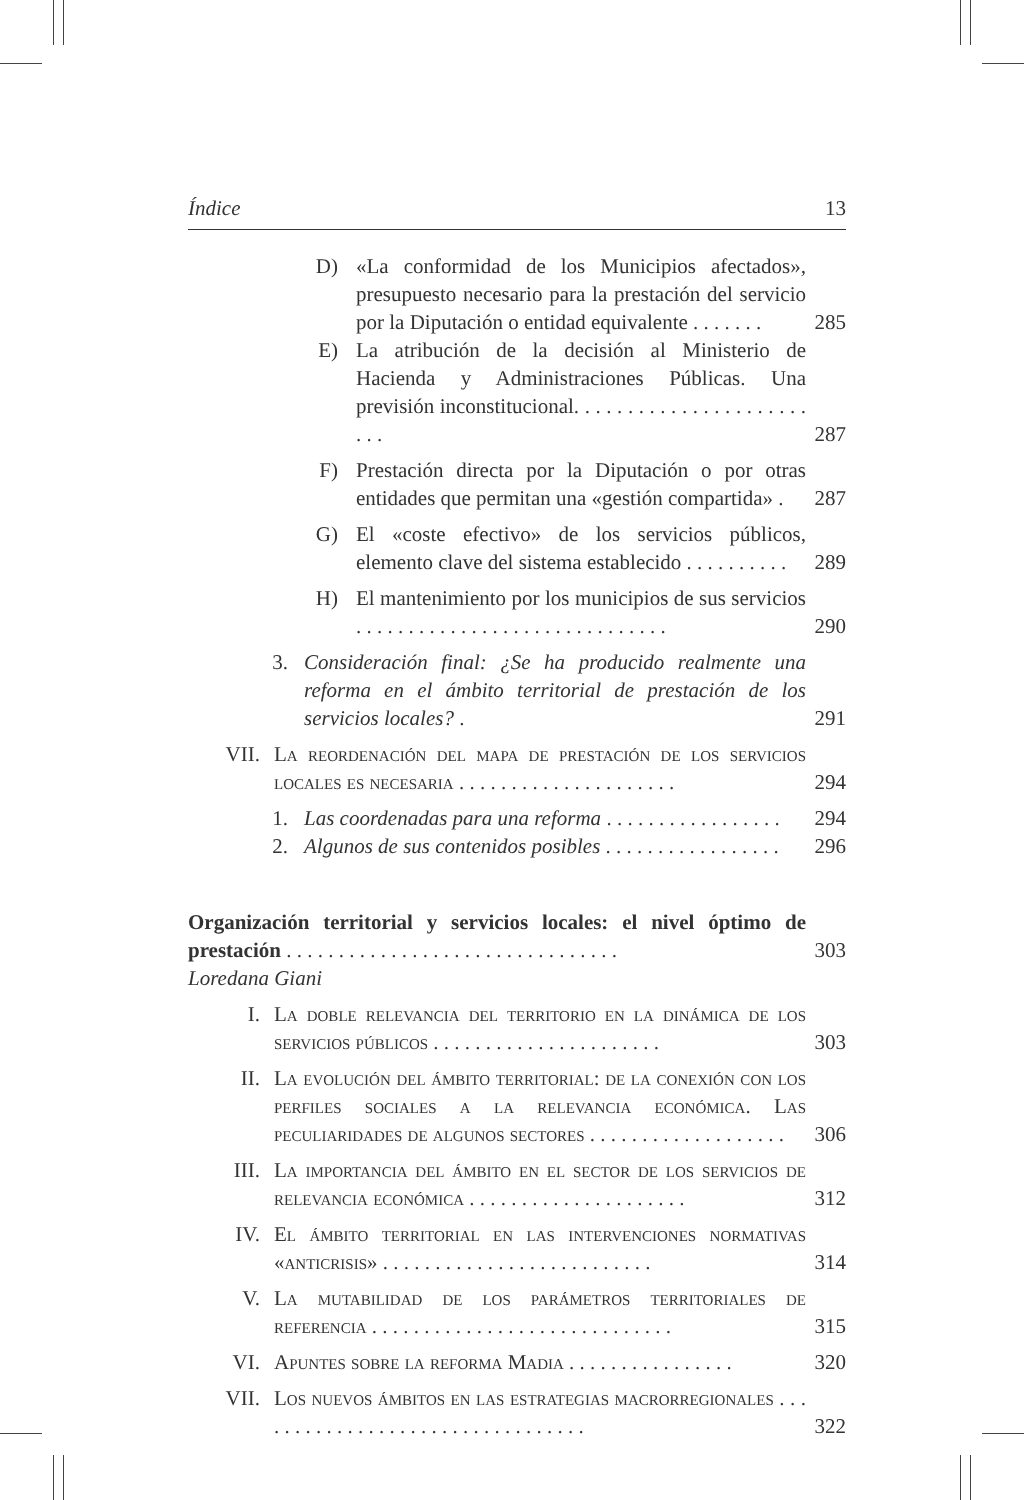Índice 13
D) «La conformidad de los Municipios afectados», presupuesto necesario para la prestación del servicio por la Diputación o entidad equivalente . . . . . . .
285
E) La atribución de la decisión al Ministerio de Hacienda y Administraciones Públicas. Una previsión inconstitucional. . . . . . . . . . . . . . . . . . . . . . . . .
287
F) Prestación directa por la Diputación o por otras entidades que permitan una «gestión compartida» .
287
G) El «coste efectivo» de los servicios públicos, elemento clave del sistema establecido . . . . . . . . . .
289
H) El mantenimiento por los municipios de sus servicios . . . . . . . . . . . . . . . . . . . . . . . . . . . . . .
290
3. Consideración final: ¿Se ha producido realmente una reforma en el ámbito territorial de prestación de los servicios locales? .
291
VII. La reordenación del mapa de prestación de los servicios locales es necesaria . . . . . . . . . . . . . . . . . . . . .
294
1. Las coordenadas para una reforma . . . . . . . . . . . . . . . . .
294
2. Algunos de sus contenidos posibles . . . . . . . . . . . . . . . . .
296
Organización territorial y servicios locales: el nivel óptimo de prestación . . . . . . . . . . . . . . . . . . . . . . . . . . . . . . . .
303
Loredana Giani
I. La doble relevancia del territorio en la dinámica de los servicios públicos . . . . . . . . . . . . . . . . . . . . . .
303
II. La evolución del ámbito territorial: de la conexión con los perfiles sociales a la relevancia económica. Las peculiaridades de algunos sectores . . . . . . . . . . . . . . . . . . .
306
III. La importancia del ámbito en el sector de los servicios de relevancia económica . . . . . . . . . . . . . . . . . . . . .
312
IV. El ámbito territorial en las intervenciones normativas «anticrisis» . . . . . . . . . . . . . . . . . . . . . . . . . .
314
V. La mutabilidad de los parámetros territoriales de referencia . . . . . . . . . . . . . . . . . . . . . . . . . . . . .
315
VI. Apuntes sobre la reforma Madia . . . . . . . . . . . . . . . .
320
VII. Los nuevos ámbitos en las estrategias macrorregionales . . . . . . . . . . . . . . . . . . . . . . . . . . . . . . . . .
322